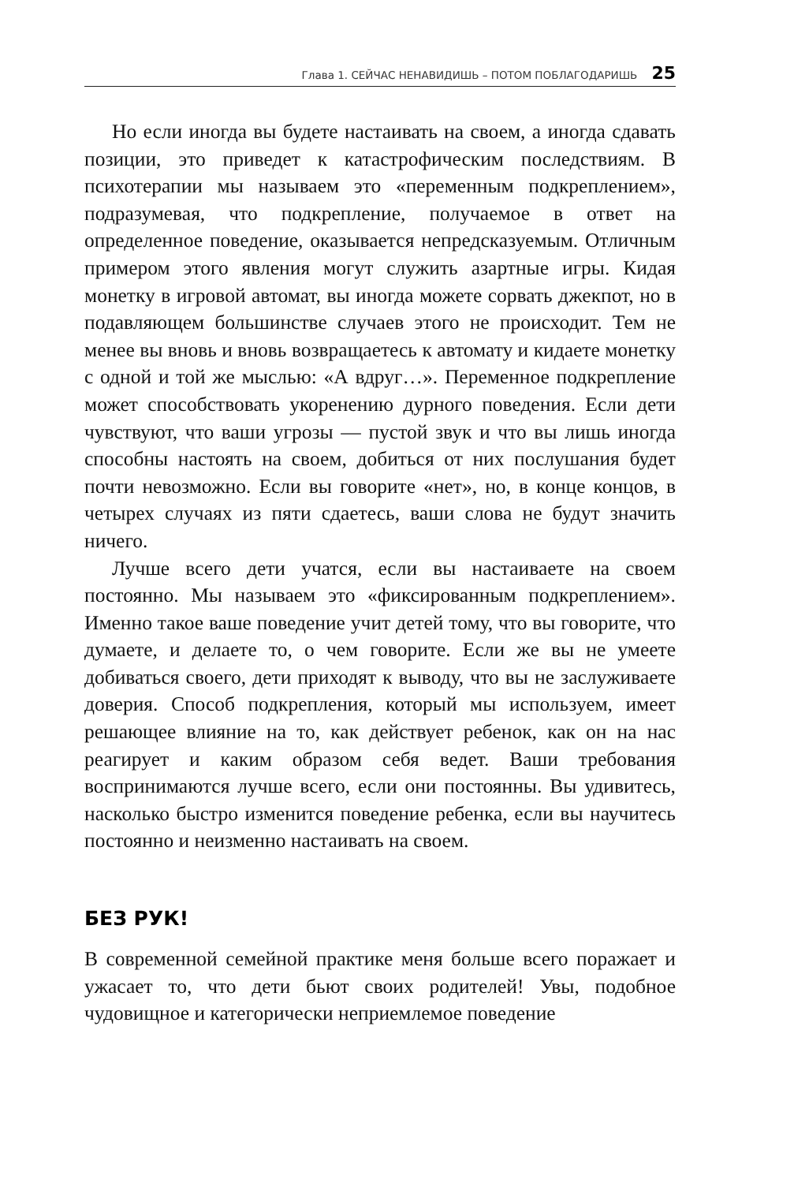Глава 1. СЕЙЧАС НЕНАВИДИШЬ – ПОТОМ ПОБЛАГОДАРИШЬ 25
Но если иногда вы будете настаивать на своем, а иногда сдавать позиции, это приведет к катастрофическим последствиям. В психотерапии мы называем это «переменным подкреплением», подразумевая, что подкрепление, получаемое в ответ на определенное поведение, оказывается непредсказуемым. Отличным примером этого явления могут служить азартные игры. Кидая монетку в игровой автомат, вы иногда можете сорвать джекпот, но в подавляющем большинстве случаев этого не происходит. Тем не менее вы вновь и вновь возвращаетесь к автомату и кидаете монетку с одной и той же мыслью: «А вдруг…». Переменное подкрепление может способствовать укоренению дурного поведения. Если дети чувствуют, что ваши угрозы — пустой звук и что вы лишь иногда способны настоять на своем, добиться от них послушания будет почти невозможно. Если вы говорите «нет», но, в конце концов, в четырех случаях из пяти сдаетесь, ваши слова не будут значить ничего.
Лучше всего дети учатся, если вы настаиваете на своем постоянно. Мы называем это «фиксированным подкреплением». Именно такое ваше поведение учит детей тому, что вы говорите, что думаете, и делаете то, о чем говорите. Если же вы не умеете добиваться своего, дети приходят к выводу, что вы не заслуживаете доверия. Способ подкрепления, который мы используем, имеет решающее влияние на то, как действует ребенок, как он на нас реагирует и каким образом себя ведет. Ваши требования воспринимаются лучше всего, если они постоянны. Вы удивитесь, насколько быстро изменится поведение ребенка, если вы научитесь постоянно и неизменно настаивать на своем.
БЕЗ РУК!
В современной семейной практике меня больше всего поражает и ужасает то, что дети бьют своих родителей! Увы, подобное чудовищное и категорически неприемлемое поведение